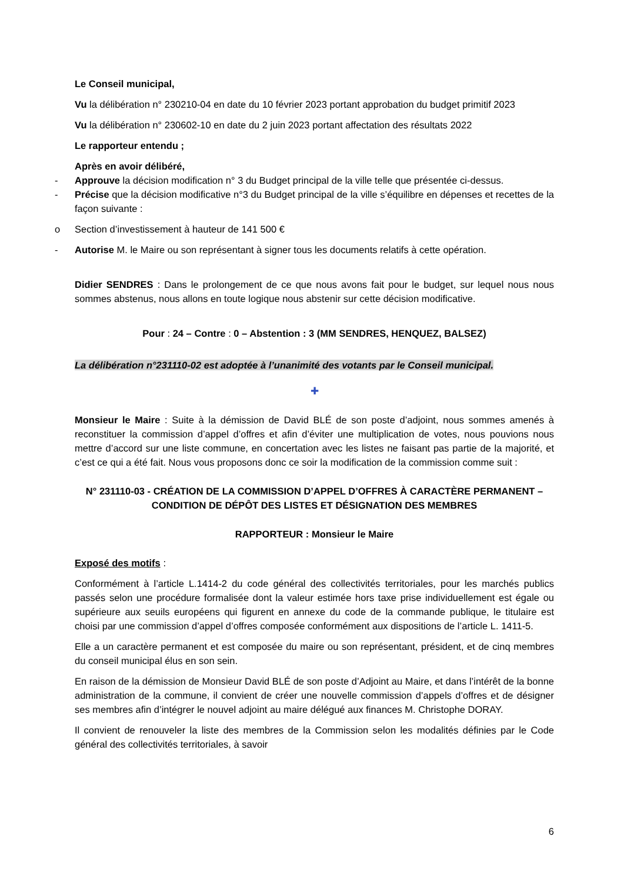Le Conseil municipal,
Vu la délibération n° 230210-04 en date du 10 février 2023 portant approbation du budget primitif 2023
Vu la délibération n° 230602-10 en date du 2 juin 2023 portant affectation des résultats 2022
Le rapporteur entendu ;
Après en avoir délibéré,
- Approuve la décision modification n° 3 du Budget principal de la ville telle que présentée ci-dessus.
- Précise que la décision modificative n°3 du Budget principal de la ville s’équilibre en dépenses et recettes de la façon suivante :
o Section d’investissement à hauteur de 141 500 €
- Autorise M. le Maire ou son représentant à signer tous les documents relatifs à cette opération.
Didier SENDRES : Dans le prolongement de ce que nous avons fait pour le budget, sur lequel nous nous sommes abstenus, nous allons en toute logique nous abstenir sur cette décision modificative.
Pour : 24 – Contre : 0 – Abstention : 3 (MM SENDRES, HENQUEZ, BALSEZ)
La délibération n°231110-02 est adoptée à l’unanimité des votants par le Conseil municipal.
✚
Monsieur le Maire : Suite à la démission de David BLÉ de son poste d’adjoint, nous sommes amenés à reconstituer la commission d’appel d’offres et afin d’éviter une multiplication de votes, nous pouvions nous mettre d’accord sur une liste commune, en concertation avec les listes ne faisant pas partie de la majorité, et c’est ce qui a été fait. Nous vous proposons donc ce soir la modification de la commission comme suit :
N° 231110-03 - CRÉATION DE LA COMMISSION D’APPEL D’OFFRES À CARACTÈRE PERMANENT – CONDITION DE DÉPÔT DES LISTES ET DÉSIGNATION DES MEMBRES
RAPPORTEUR : Monsieur le Maire
Exposé des motifs :
Conformément à l’article L.1414-2 du code général des collectivités territoriales, pour les marchés publics passés selon une procédure formalisée dont la valeur estimée hors taxe prise individuellement est égale ou supérieure aux seuils européens qui figurent en annexe du code de la commande publique, le titulaire est choisi par une commission d’appel d’offres composée conformément aux dispositions de l’article L. 1411-5.
Elle a un caractère permanent et est composée du maire ou son représentant, président, et de cinq membres du conseil municipal élus en son sein.
En raison de la démission de Monsieur David BLÉ de son poste d’Adjoint au Maire, et dans l’intérêt de la bonne administration de la commune, il convient de créer une nouvelle commission d’appels d’offres et de désigner ses membres afin d’intégrer le nouvel adjoint au maire délégué aux finances M. Christophe DORAY.
Il convient de renouveler la liste des membres de la Commission selon les modalités définies par le Code général des collectivités territoriales, à savoir
6